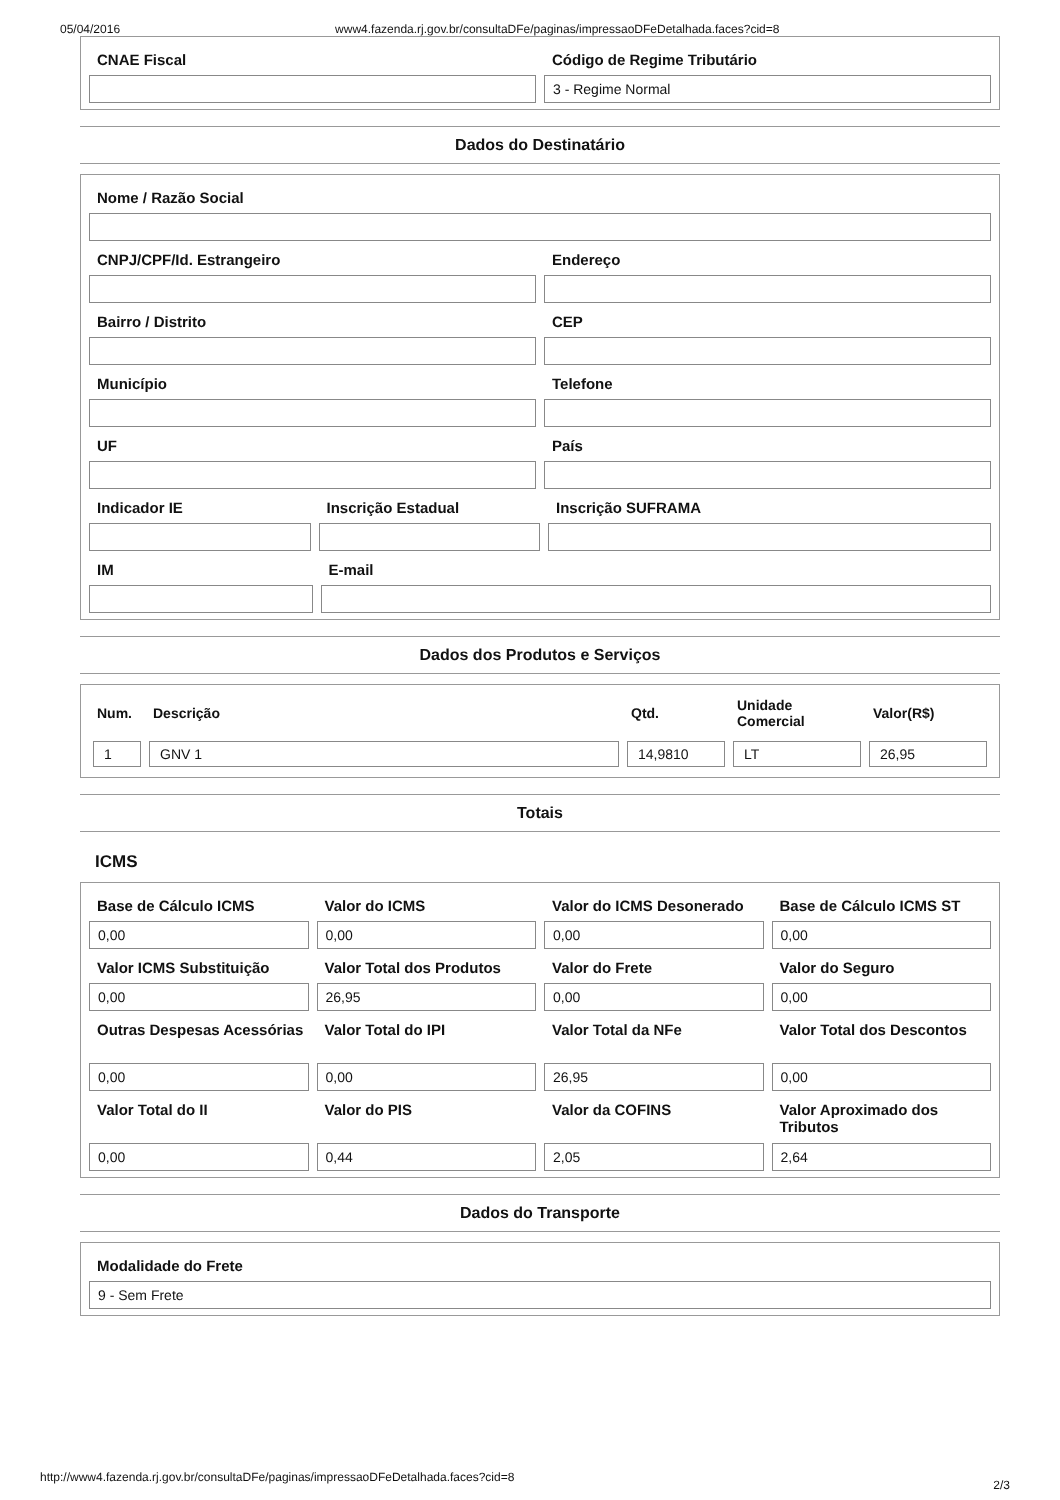05/04/2016 www4.fazenda.rj.gov.br/consultaDFe/paginas/impressaoDFeDetalhada.faces?cid=8
CNAE Fiscal Código de Regime Tributário
3 - Regime Normal
Dados do Destinatário
Nome / Razão Social
CNPJ/CPF/Id. Estrangeiro Endereço
Bairro / Distrito CEP
Município Telefone
UF País
Indicador IE Inscrição Estadual Inscrição SUFRAMA
IM E-mail
Dados dos Produtos e Serviços
| Num. | Descrição | Qtd. | Unidade Comercial | Valor(R$) |
| --- | --- | --- | --- | --- |
| 1 | GNV 1 | 14,9810 | LT | 26,95 |
Totais
ICMS
Base de Cálculo ICMS
0,00
Valor do ICMS
0,00
Valor do ICMS Desonerado
0,00
Base de Cálculo ICMS ST
0,00
Valor ICMS Substituição
0,00
Valor Total dos Produtos
26,95
Valor do Frete
0,00
Valor do Seguro
0,00
Outras Despesas Acessórias
0,00
Valor Total do IPI
0,00
Valor Total da NFe
26,95
Valor Total dos Descontos
0,00
Valor Total do II
0,00
Valor do PIS
0,44
Valor da COFINS
2,05
Valor Aproximado dos Tributos
2,64
Dados do Transporte
Modalidade do Frete
9 - Sem Frete
http://www4.fazenda.rj.gov.br/consultaDFe/paginas/impressaoDFeDetalhada.faces?cid=8
2/3